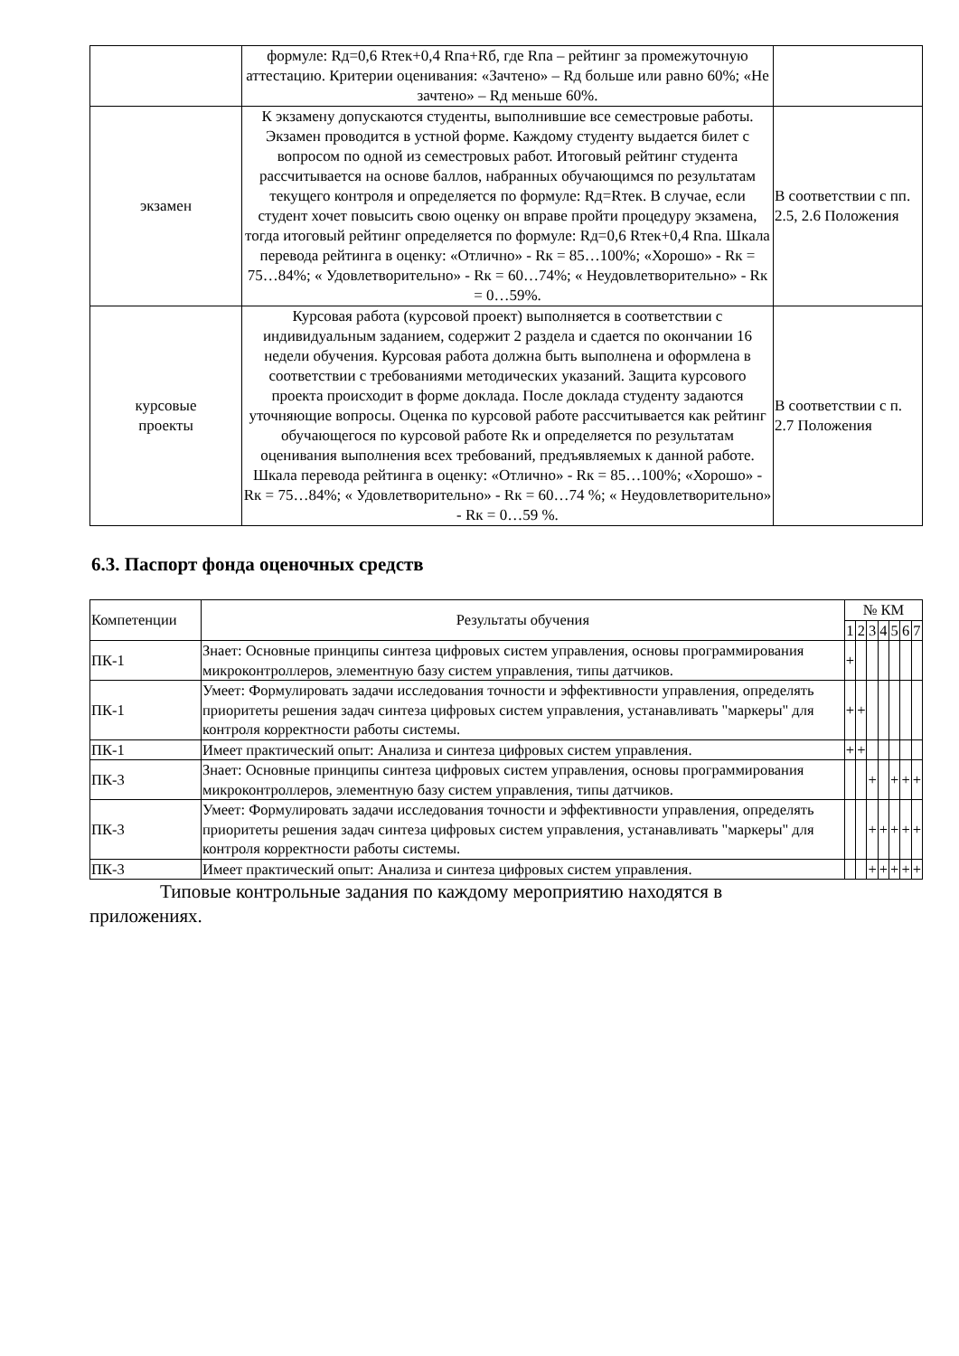| | формуле: Rд=0,6 Rтек+0,4 Rпа+Rб, где Rпа – рейтинг за промежуточную аттестацию. Критерии оценивания: «Зачтено» – Rд больше или равно 60%; «Не зачтено» – Rд меньше 60%. | |
| экзамен | К экзамену допускаются студенты, выполнившие все семестровые работы. Экзамен проводится в устной форме. Каждому студенту выдается билет с вопросом по одной из семестровых работ. Итоговый рейтинг студента рассчитывается на основе баллов, набранных обучающимся по результатам текущего контроля и определяется по формуле: Rд=Rтек. В случае, если студент хочет повысить свою оценку он вправе пройти процедуру экзамена, тогда итоговый рейтинг определяется по формуле: Rд=0,6 Rтек+0,4 Rпа. Шкала перевода рейтинга в оценку: «Отлично» - Rк = 85…100%; «Хорошо» - Rк = 75…84%; « Удовлетворительно» - Rк = 60…74%; « Неудовлетворительно» - Rк = 0…59%. | В соответствии с пп. 2.5, 2.6 Положения |
| курсовые проекты | Курсовая работа (курсовой проект) выполняется в соответствии с индивидуальным заданием, содержит 2 раздела и сдается по окончании 16 недели обучения. Курсовая работа должна быть выполнена и оформлена в соответствии с требованиями методических указаний. Защита курсового проекта происходит в форме доклада. После доклада студенту задаются уточняющие вопросы. Оценка по курсовой работе рассчитывается как рейтинг обучающегося по курсовой работе Rк и определяется по результатам оценивания выполнения всех требований, предъявляемых к данной работе. Шкала перевода рейтинга в оценку: «Отлично» - Rк = 85…100%; «Хорошо» - Rк = 75…84%; « Удовлетворительно» - Rк = 60…74 %; « Неудовлетворительно» - Rк = 0…59 %. | В соответствии с п. 2.7 Положения |
6.3. Паспорт фонда оценочных средств
| Компетенции | Результаты обучения | № КМ | | | | | | |
| --- | --- | --- | --- | --- | --- | --- | --- | --- |
| | | 1 | 2 | 3 | 4 | 5 | 6 | 7 |
| ПК-1 | Знает: Основные принципы синтеза цифровых систем управления, основы программирования микроконтроллеров, элементную базу систем управления, типы датчиков. | + | | | | | | |
| ПК-1 | Умеет: Формулировать задачи исследования точности и эффективности управления, определять приоритеты решения задач синтеза цифровых систем управления, устанавливать "маркеры" для контроля корректности работы системы. | + | + | | | | | |
| ПК-1 | Имеет практический опыт: Анализа и синтеза цифровых систем управления. | + | + | | | | | |
| ПК-3 | Знает: Основные принципы синтеза цифровых систем управления, основы программирования микроконтроллеров, элементную базу систем управления, типы датчиков. | | | + | | + | + | + |
| ПК-3 | Умеет: Формулировать задачи исследования точности и эффективности управления, определять приоритеты решения задач синтеза цифровых систем управления, устанавливать "маркеры" для контроля корректности работы системы. | | | + | + | + | + | + |
| ПК-3 | Имеет практический опыт: Анализа и синтеза цифровых систем управления. | | | + | + | + | + | + |
Типовые контрольные задания по каждому мероприятию находятся в
приложениях.